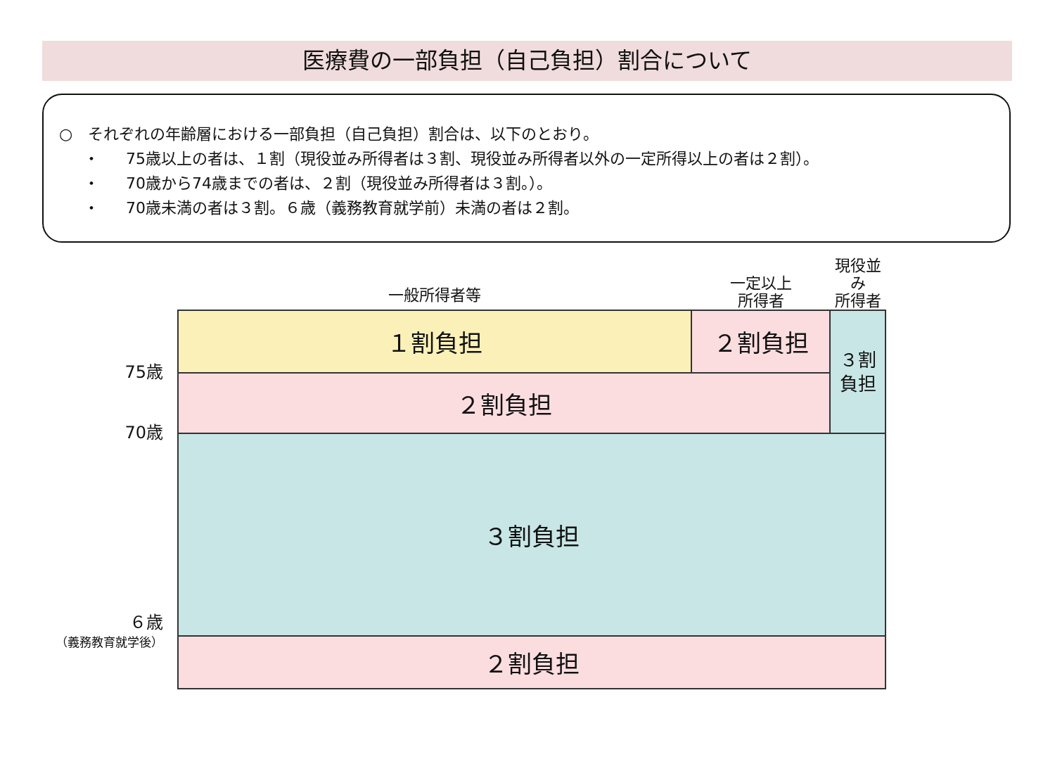医療費の一部負担（自己負担）割合について
○　それぞれの年齢層における一部負担（自己負担）割合は、以下のとおり。
・ 75歳以上の者は、１割（現役並み所得者は３割、現役並み所得者以外の一定所得以上の者は２割）。
・ 70歳から74歳までの者は、２割（現役並み所得者は３割。）。
・ 70歳未満の者は３割。６歳（義務教育就学前）未満の者は２割。
| | 一般所得者等 | 一定以上 所得者 | 現役並み 所得者 |
| 75歳 | １割負担 | ２割負担 | ３割 負担 |
| 70歳 | ２割負担 | | |
| ６歳 （義務教育就学後） | ３割負担 | | |
| | ２割負担 | | |